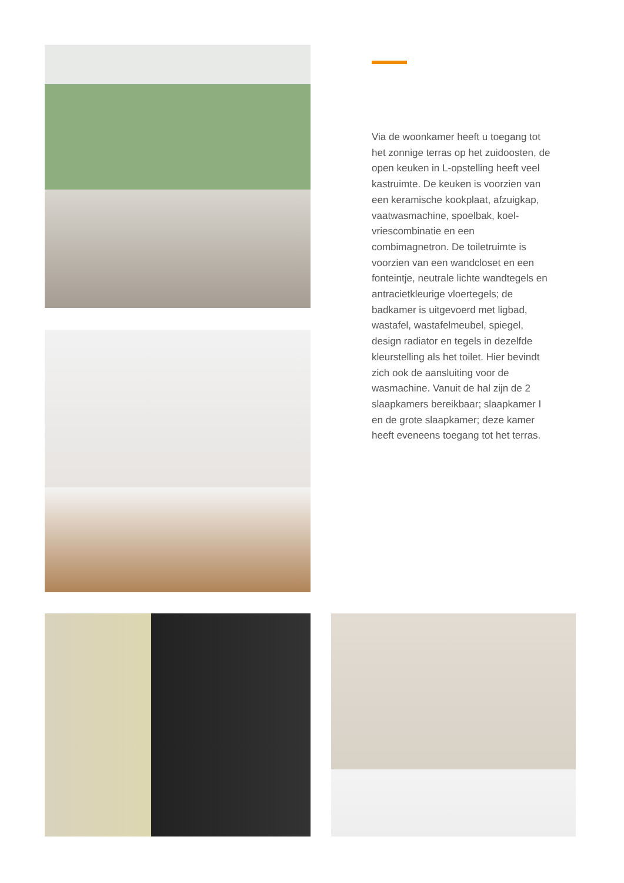Via de woonkamer heeft u toegang tot het zonnige terras op het zuidoosten, de open keuken in L-opstelling heeft veel kastruimte. De keuken is voorzien van een keramische kookplaat, afzuigkap, vaatwasmachine, spoelbak, koel-vriescombinatie en een combimagnetron. De toiletruimte is voorzien van een wandcloset en een fonteintje, neutrale lichte wandtegels en antracietkleurige vloertegels; de badkamer is uitgevoerd met ligbad, wastafel, wastafelmeubel, spiegel, design radiator en tegels in dezelfde kleurstelling als het toilet. Hier bevindt zich ook de aansluiting voor de wasmachine. Vanuit de hal zijn de 2 slaapkamers bereikbaar; slaapkamer I en de grote slaapkamer; deze kamer heeft eveneens toegang tot het terras.